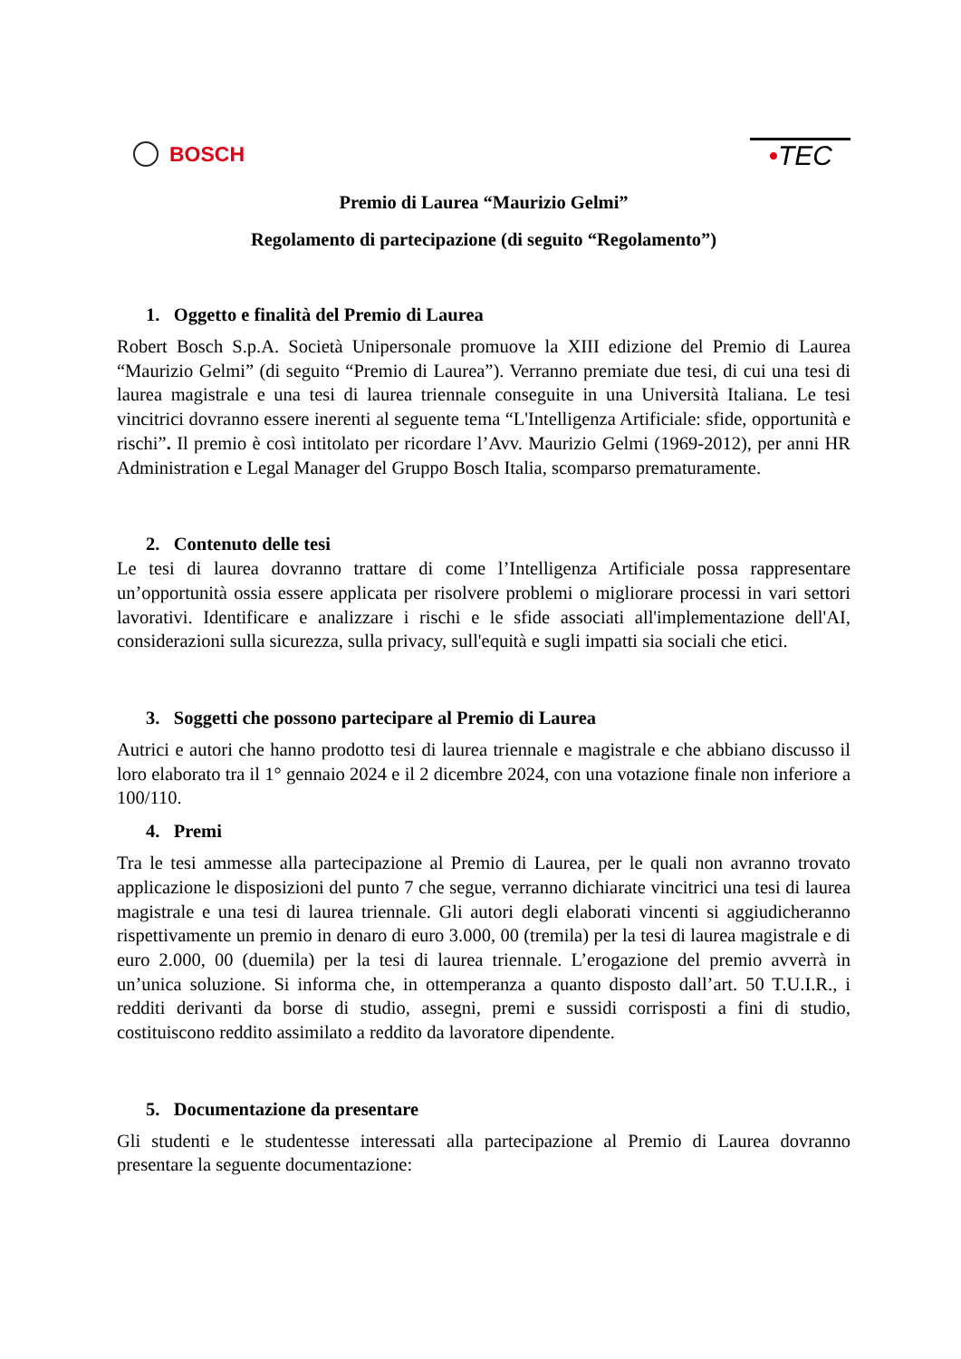BOSCH
•TEC
Premio di Laurea “Maurizio Gelmi”
Regolamento di partecipazione (di seguito “Regolamento”)
1. Oggetto e finalità del Premio di Laurea
Robert Bosch S.p.A. Società Unipersonale promuove la XIII edizione del Premio di Laurea “Maurizio Gelmi” (di seguito “Premio di Laurea”). Verranno premiate due tesi, di cui una tesi di laurea magistrale e una tesi di laurea triennale conseguite in una Università Italiana. Le tesi vincitrici dovranno essere inerenti al seguente tema “L'Intelligenza Artificiale: sfide, opportunità e rischi”. Il premio è così intitolato per ricordare l’Avv. Maurizio Gelmi (1969-2012), per anni HR Administration e Legal Manager del Gruppo Bosch Italia, scomparso prematuramente.
2. Contenuto delle tesi
Le tesi di laurea dovranno trattare di come l’Intelligenza Artificiale possa rappresentare un’opportunità ossia essere applicata per risolvere problemi o migliorare processi in vari settori lavorativi. Identificare e analizzare i rischi e le sfide associati all'implementazione dell'AI, considerazioni sulla sicurezza, sulla privacy, sull'equità e sugli impatti sia sociali che etici.
3. Soggetti che possono partecipare al Premio di Laurea
Autrici e autori che hanno prodotto tesi di laurea triennale e magistrale e che abbiano discusso il loro elaborato tra il 1° gennaio 2024 e il 2 dicembre 2024, con una votazione finale non inferiore a 100/110.
4. Premi
Tra le tesi ammesse alla partecipazione al Premio di Laurea, per le quali non avranno trovato applicazione le disposizioni del punto 7 che segue, verranno dichiarate vincitrici una tesi di laurea magistrale e una tesi di laurea triennale. Gli autori degli elaborati vincenti si aggiudicheranno rispettivamente un premio in denaro di euro 3.000, 00 (tremila) per la tesi di laurea magistrale e di euro 2.000, 00 (duemila) per la tesi di laurea triennale. L’erogazione del premio avverrà in un’unica soluzione. Si informa che, in ottemperanza a quanto disposto dall’art. 50 T.U.I.R., i redditi derivanti da borse di studio, assegni, premi e sussidi corrisposti a fini di studio, costituiscono reddito assimilato a reddito da lavoratore dipendente.
5. Documentazione da presentare
Gli studenti e le studentesse interessati alla partecipazione al Premio di Laurea dovranno presentare la seguente documentazione: